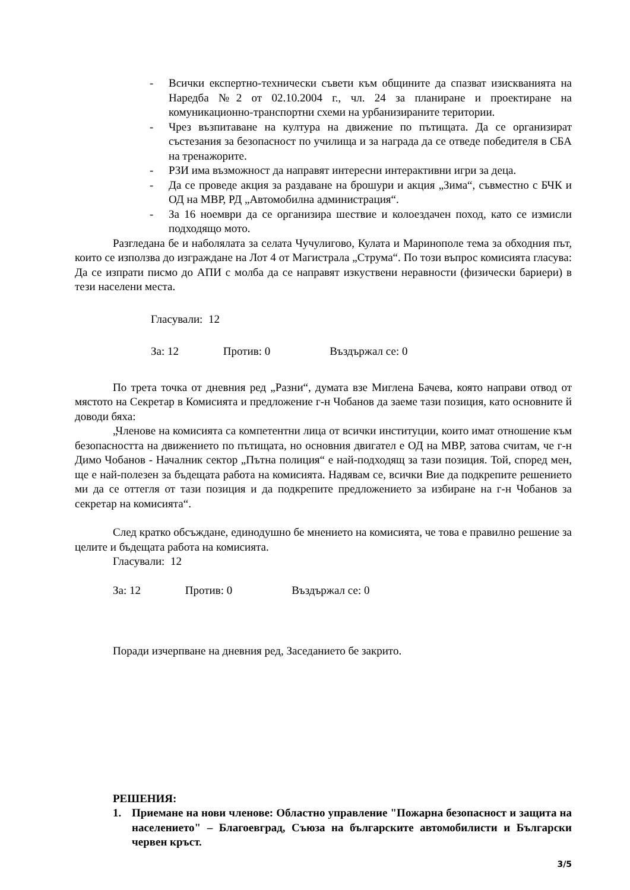- Всички експертно-технически съвети към общините да спазват изискванията на Наредба №2 от 02.10.2004 г., чл. 24 за планиране и проектиране на комуникационно-транспортни схеми на урбанизираните територии.
- Чрез възпитаване на култура на движение по пътищата. Да се организират състезания за безопасност по училища и за награда да се отведе победителя в СБА на тренажорите.
- РЗИ има възможност да направят интересни интерактивни игри за деца.
- Да се проведе акция за раздаване на брошури и акция „Зима“, съвместно с БЧК и ОД на МВР, РД „Автомобилна администрация“.
- За 16 ноември да се организира шествие и колоездачен поход, като се измисли подходящо мото.
Разгледана бе и наболялата за селата Чучулигово, Кулата и Маринополе тема за обходния път, които се използва до изграждане на Лот 4 от Магистрала „Струма“. По този въпрос комисията гласува: Да се изпрати писмо до АПИ с молба да се направят изкуствени неравности (физически бариери) в тези населени места.
Гласували: 12
За: 12 Против: 0 Въздържал се: 0
По трета точка от дневния ред „Разни“, думата взе Миглена Бачева, която направи отвод от мястото на Секретар в Комисията и предложение г-н Чобанов да заеме тази позиция, като основните й доводи бяха:
„Членове на комисията са компетентни лица от всички институции, които имат отношение към безопасността на движението по пътищата, но основния двигател е ОД на МВР, затова считам, че г-н Димо Чобанов - Началник сектор „Пътна полиция“ е най-подходящ за тази позиция. Той, според мен, ще е най-полезен за бъдещата работа на комисията. Надявам се, всички Вие да подкрепите решението ми да се оттегля от тази позиция и да подкрепите предложението за избиране на г-н Чобанов за секретар на комисията“.
След кратко обсъждане, единодушно бе мнението на комисията, че това е правилно решение за целите и бъдещата работа на комисията.
Гласували: 12
За: 12 Против: 0 Въздържал се: 0
Поради изчерпване на дневния ред, Заседанието бе закрито.
РЕШЕНИЯ:
1. Приемане на нови членове: Областно управление "Пожарна безопасност и защита на населението" – Благоевград, Съюза на българските автомобилисти и Български червен кръст.
3/5